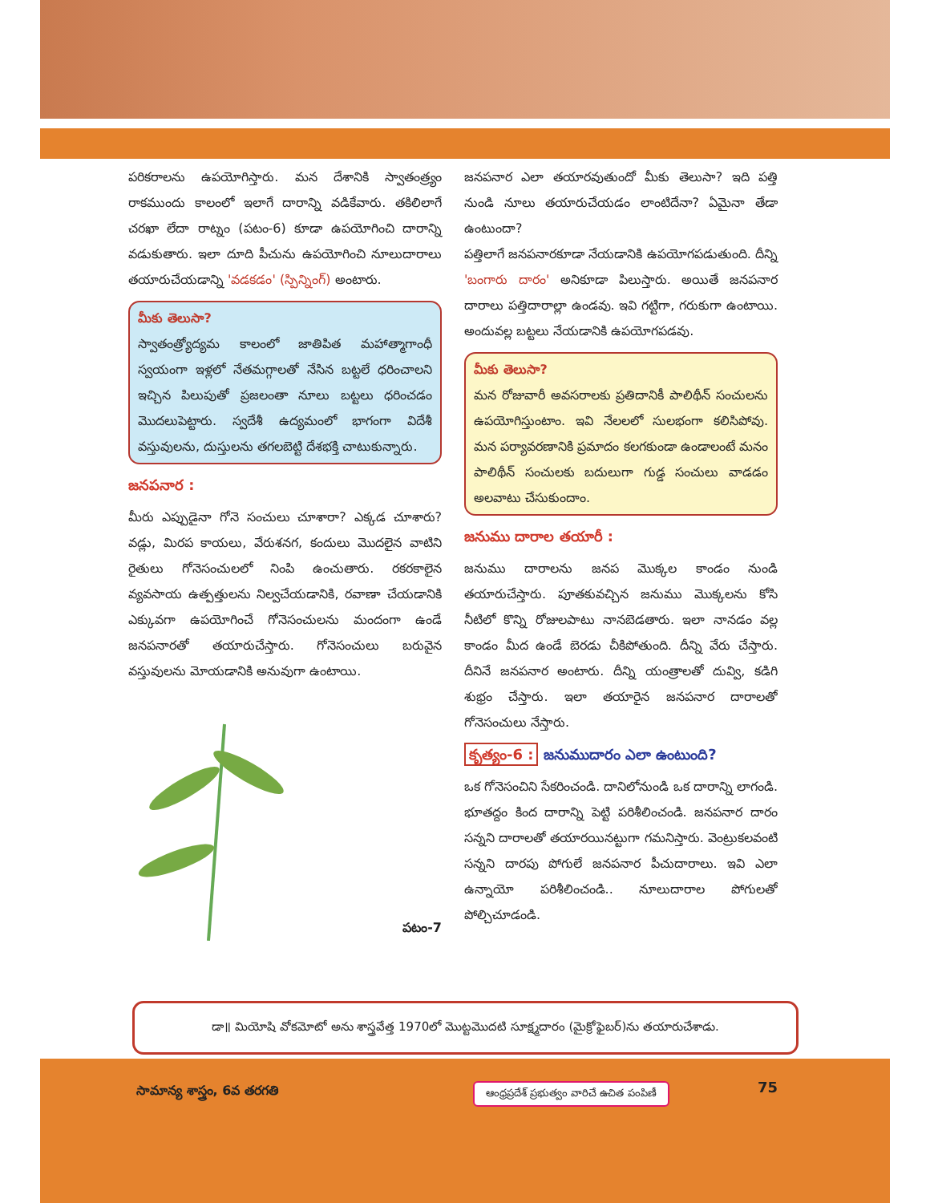పరికరాలను ఉపయోగిస్తారు. మన దేశానికి స్వాతంత్ర్యం రాకముందు కాలంలో ఇలాగే దారాన్ని వడికేవారు. తకిలిలాగే చరఖా లేదా రాట్నం (పటం-6) కూడా ఉపయోగించి దారాన్ని వడుకుతారు. ఇలా దూది పీచును ఉపయోగించి నూలుదారాలు తయారుచేయడాన్ని 'వడకడం' (స్పిన్నింగ్) అంటారు.
మీకు తెలుసా?
స్వాతంత్ర్యోద్యమ కాలంలో జాతిపిత మహాత్మాగాంధీ స్వయంగా ఇళ్లలో నేతమగ్గాలతో నేసిన బట్టలే ధరించాలని ఇచ్చిన పిలుపుతో ప్రజలంతా నూలు బట్టలు ధరించడం మొదలుపెట్టారు. స్వదేశీ ఉద్యమంలో భాగంగా విదేశీ వస్తువులను, దుస్తులను తగలబెట్టి దేశభక్తి చాటుకున్నారు.
జనపనార :
మీరు ఎప్పుడైనా గోనె సంచులు చూశారా? ఎక్కడ చూశారు? వడ్లు, మిరప కాయలు, వేరుశనగ, కందులు మొదలైన వాటిని రైతులు గోనెసంచులలో నింపి ఉంచుతారు. రకరకాలైన వ్యవసాయ ఉత్పత్తులను నిల్వచేయడానికి, రవాణా చేయడానికి ఎక్కువగా ఉపయోగించే గోనెసంచులను మందంగా ఉండే జనపనారతో తయారుచేస్తారు. గోనెసంచులు బరువైన వస్తువులను మోయడానికి అనువుగా ఉంటాయి.
పటం-7
జనపనార ఎలా తయారవుతుందో మీకు తెలుసా? ఇది పత్తి నుండి నూలు తయారుచేయడం లాంటిదేనా? ఏమైనా తేడా ఉంటుందా?
పత్తిలాగే జనపనారకూడా నేయడానికి ఉపయోగపడుతుంది. దీన్ని 'బంగారు దారం' అనికూడా పిలుస్తారు. అయితే జనపనార దారాలు పత్తిదారాల్లా ఉండవు. ఇవి గట్టిగా, గరుకుగా ఉంటాయి. అందువల్ల బట్టలు నేయడానికి ఉపయోగపడవు.
మీకు తెలుసా?
మన రోజువారీ అవసరాలకు ప్రతిదానికీ పాలిథీన్ సంచులను ఉపయోగిస్తుంటాం. ఇవి నేలలలో సులభంగా కలిసిపోవు. మన పర్యావరణానికి ప్రమాదం కలగకుండా ఉండాలంటే మనం పాలిథీన్ సంచులకు బదులుగా గుడ్డ సంచులు వాడడం అలవాటు చేసుకుందాం.
జనుము దారాల తయారీ :
జనుము దారాలను జనప మొక్కల కాండం నుండి తయారుచేస్తారు. పూతకువచ్చిన జనుము మొక్కలను కోసి నీటిలో కొన్ని రోజులపాటు నానబెడతారు. ఇలా నానడం వల్ల కాండం మీద ఉండే బెరడు చీకిపోతుంది. దీన్ని వేరు చేస్తారు. దీనినే జనపనార అంటారు. దీన్ని యంత్రాలతో దువ్వి, కడిగి శుభ్రం చేస్తారు. ఇలా తయారైన జనపనార దారాలతో గోనెసంచులు నేస్తారు.
కృత్యం-6 : జనుముదారం ఎలా ఉంటుంది?
ఒక గోనెసంచిని సేకరించండి. దానిలోనుండి ఒక దారాన్ని లాగండి. భూతద్దం కింద దారాన్ని పెట్టి పరిశీలించండి. జనపనార దారం సన్నని దారాలతో తయారయినట్టుగా గమనిస్తారు. వెంట్రుకలవంటి సన్నని దారపు పోగులే జనపనార పీచుదారాలు. ఇవి ఎలా ఉన్నాయో పరిశీలించండి.. నూలుదారాల పోగులతో పోల్చిచూడండి.
డా॥ మియోషి వోకమోటో అను శాస్త్రవేత్త 1970లో మొట్టమొదటి సూక్ష్మదారం (మైక్రోఫైబర్)ను తయారుచేశాడు.
సామాన్య శాస్త్రం, 6వ తరగతి
ఆంధ్రప్రదేశ్ ప్రభుత్వం వారిచే ఉచిత పంపిణీ
75